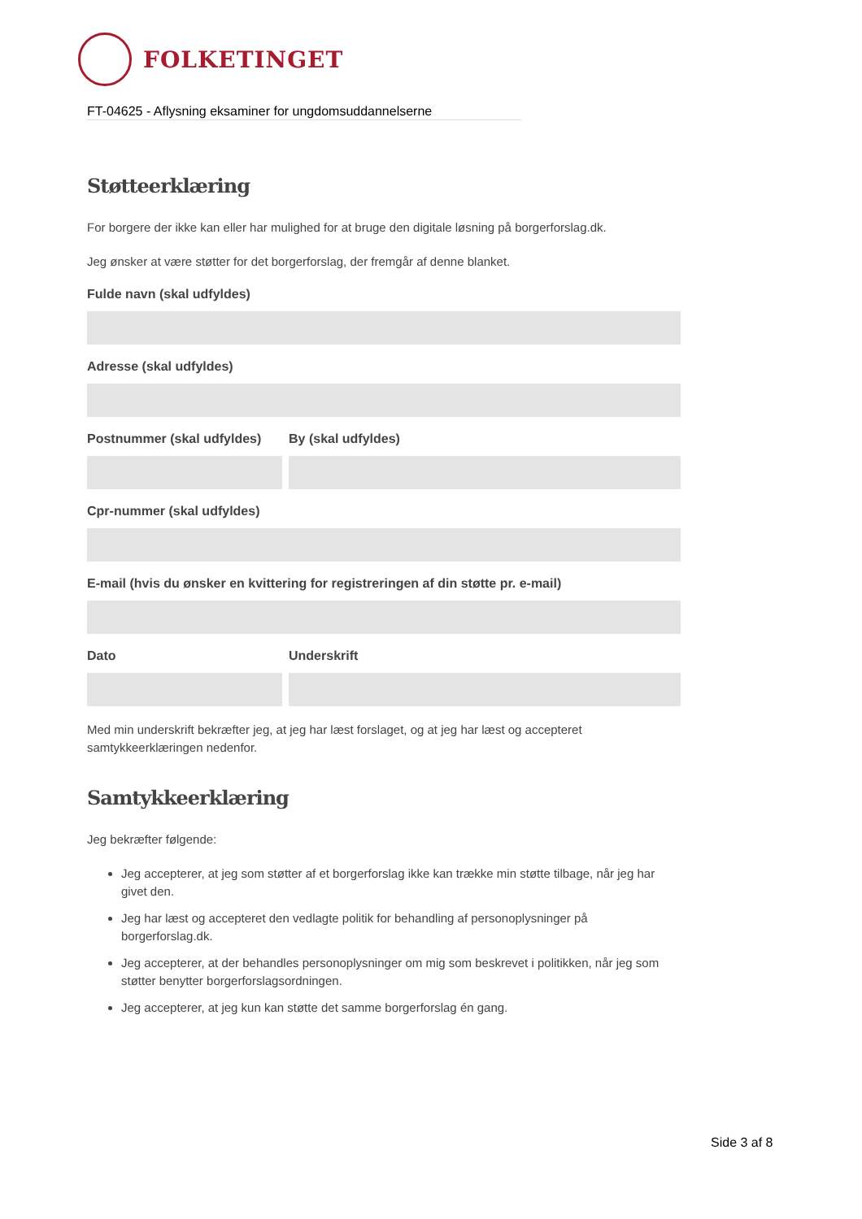FOLKETINGET
FT-04625 - Aflysning eksaminer for ungdomsuddannelserne
Støtteerklæring
For borgere der ikke kan eller har mulighed for at bruge den digitale løsning på borgerforslag.dk.
Jeg ønsker at være støtter for det borgerforslag, der fremgår af denne blanket.
Fulde navn (skal udfyldes)
Adresse (skal udfyldes)
Postnummer (skal udfyldes)
By (skal udfyldes)
Cpr-nummer (skal udfyldes)
E-mail (hvis du ønsker en kvittering for registreringen af din støtte pr. e-mail)
Dato Underskrift
Med min underskrift bekræfter jeg, at jeg har læst forslaget, og at jeg har læst og accepteret samtykkeerklæringen nedenfor.
Samtykkeerklæring
Jeg bekræfter følgende:
Jeg accepterer, at jeg som støtter af et borgerforslag ikke kan trække min støtte tilbage, når jeg har givet den.
Jeg har læst og accepteret den vedlagte politik for behandling af personoplysninger på borgerforslag.dk.
Jeg accepterer, at der behandles personoplysninger om mig som beskrevet i politikken, når jeg som støtter benytter borgerforslagsordningen.
Jeg accepterer, at jeg kun kan støtte det samme borgerforslag én gang.
Side 3 af 8